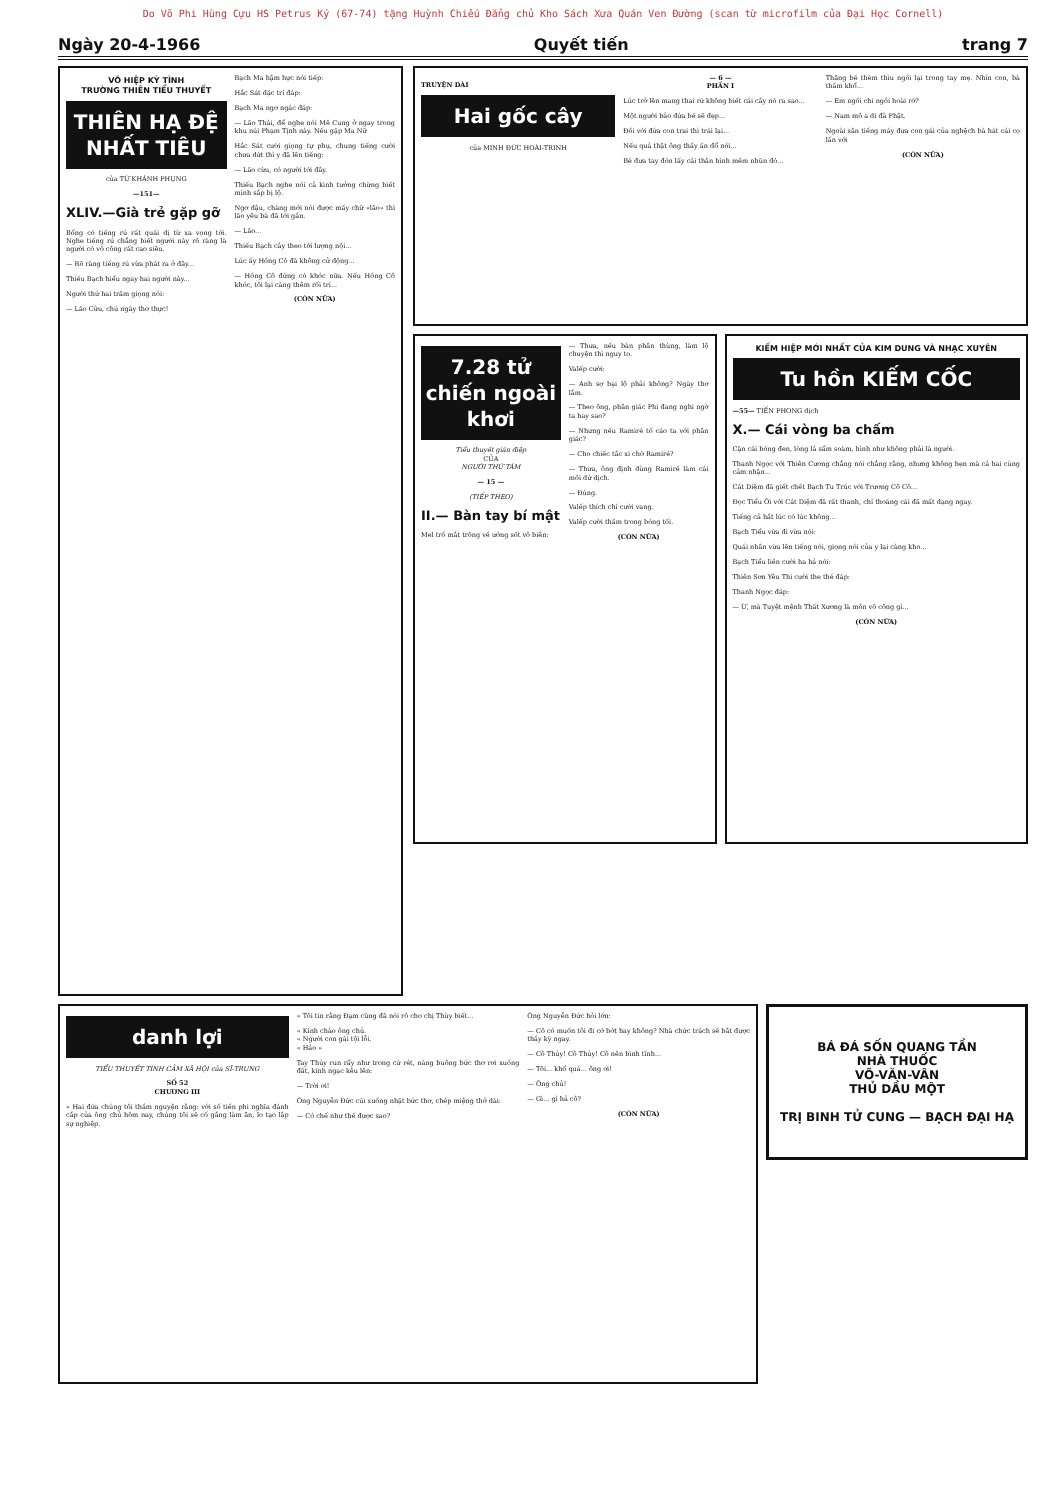Do Võ Phi Hùng Cựu HS Petrus Ký (67-74) tặng Huỳnh Chiếu Đẳng chủ Kho Sách Xưa Quán Ven Đường (scan từ microfilm của Đại Học Cornell)
Ngày 20-4-1966 Quyết tiến trang 7
VÕ HIỆP KỲ TÌNH
TRƯỜNG THIÊN TIỂU THUYẾT
THIÊN HẠ ĐỆ NHẤT TIÊU
của TỪ KHÁNH PHỤNG
—151—
XLIV.—Già trẻ gặp gỡ
Bổng có tiếng rú rất quái dị từ xa vọng tới. Nghe tiếng rú chẳng biết người này rõ ràng là người có võ công rất cao siêu.
— Rõ ràng tiếng rú vừa phát ra ở đây...
Thiếu Bạch hiểu ngay hai người này...
Người thứ hai trầm giọng nói:
— Lão Cửu, chú ngày thơ thực!
Bạch Ma hậm hực nói tiếp:
Hắc Sát dặc trí đáp:
Bạch Ma ngơ ngác đáp:
— Lão Thái, để nghe nói Mê Cung ở ngay trong khu núi Phạm Tịnh này. Nếu gặp Ma Nữ
Hắc Sát cười giọng tự phụ, chung tiếng cười chưa dứt thì y đã lên tiếng:
— Lão cừu, có người tới đây.
Thiếu Bạch nghe nói cả kinh tưởng chừng biết mình sắp bị lộ.
Ngơ dậu, chàng mới nói được mấy chữ «lão» thì lão yêu bà đã tới gần.
— Lão...
Thiếu Bạch cảy theo tới lượng nội...
Lúc ấy Hồng Cô đã không cử động...
— Hồng Cô đứng có khóc nữa. Nếu Hồng Cô khóc, tôi lại càng thêm rối trí...
(CÒN NỮA)
TRUYỆN DÀI
Hai gốc cây
của MINH ĐỨC HOÀI-TRINH
— 6 —
PHẦN I
Lúc trở lên mang thai rứ không biết cái cây nó ra sao...
Một người bảo đứa bé sẽ đẹp...
Đối với đứa con trai thì trái lại...
Nếu quả thật ông thầy ấn đổ nói...
Bé đưa tay đón lấy cái thân hình mềm nhũn đó...
Thăng bé thèm thìu ngồi lại trong tay mẹ. Nhìn con, bà thấm khổ...
— Em ngồi chi ngồi hoài rớ?
— Nam mô a di đà Phật.
Ngoài sân tiếng máy đưa con gái của nghệch bà hát cái cọ lần với
(CÒN NỮA)
7.28 tử chiến ngoài khơi
Tiểu thuyết gián điệp
CỦA
NGƯỜI THỨ TÁM
— 15 —
(TIẾP THEO)
II.— Bàn tay bí mật
Mel trố mắt trông về ướng sốt vô biên:
— Thưa, nếu bàn phân thùng, làm lộ chuyện thì nguy to.
Valếp cười:
— Anh sợ bại lộ phải không? Ngày thơ lắm.
— Theo ông, phân giác Phi đang nghi ngờ ta hay sao?
— Nhưng nếu Ramiré tố cáo ta với phân giác?
— Cho chiếc tắc xi chờ Ramiré?
— Thưa, ông định dùng Ramiré làm cái mồi dứ dịch.
— Đúng.
Valếp thích chí cười vang.
Valếp cười thầm trong bóng tối.
(CÒN NỮA)
KIẾM HIỆP MỚI NHẤT CỦA KIM DUNG VÀ NHẠC XUYÊN
Tu hồn KIẾM CỐC
—55— TIẾN PHONG dịch
X.— Cái vòng ba chấm
Cặn cái bóng đen, lòng lả sẩm soàm, hình như không phải là người.
Thanh Ngọc với Thiên Cương chẳng nói chẳng rằng, nhưng không hẹn mà cả hai cùng cảm nhận...
Cát Diệm đã giết chết Bạch Tu Trúc với Trương Cô Cô...
Đọc Tiểu Ôi với Cát Diệm đã rất thanh, chỉ thoáng cái đã mất dạng ngay.
Tiếng cả hắt lúc có lúc không...
Bạch Tiểu vừa đi vừa nói:
Quái nhân vừa lên tiếng nói, giọng nói của y lại càng kho...
Bạch Tiểu liền cười ha hả nói:
Thiên Sơn Yêu Thi cười the thé đáp:
Thanh Ngọc đáp:
— Ừ, mà Tuyệt mệnh Thất Xương là môn võ công gì...
(CÒN NỮA)
danh lợi
TIỂU THUYẾT TÌNH CẢM XÃ HỘI của SĨ-TRUNG
SỐ 52
CHƯƠNG III
« Hai đứa chúng tôi thầm nguyện rằng: với số tiền phi nghĩa đánh cắp của ông chủ hôm nay, chúng tôi sẽ cố gắng làm ăn, lo tạo lập sự nghiệp.
« Tôi tin rằng Đạm cũng đã nói rõ cho chị Thùy biết...
« Kính chào ông chủ.
« Người con gái tội lỗi.
« Hảo »
Tay Thủy run rẩy như trong cứ rét, nàng buông bức thơ rơi xuống đất, kinh ngạc kêu lên:
— Trời ơi!
Ông Nguyễn Đức cúi xuống nhặt bức thơ, chép miệng thở dài:
— Có chế như thế được sao?
Ông Nguyễn Đức hỏi lớn:
— Cô có muốn tôi đi cớ bớt hay không? Nhà chức trách sẽ bắt được thầy kỳ ngay.
— Cô Thủy! Cô Thủy! Cô nên bình tĩnh...
— Tôi... khổ quá... ông ơi!
— Ông chủ!
— Gì... gì hả cô?
(CÒN NỮA)
BÁ ĐÁ SỐN QUANG TẦN
NHÀ THUỐC
VÕ-VĂN-VÂN
THỦ DẦU MỘT
TRỊ BINH TỬ CUNG — BẠCH ĐẠI HẠ